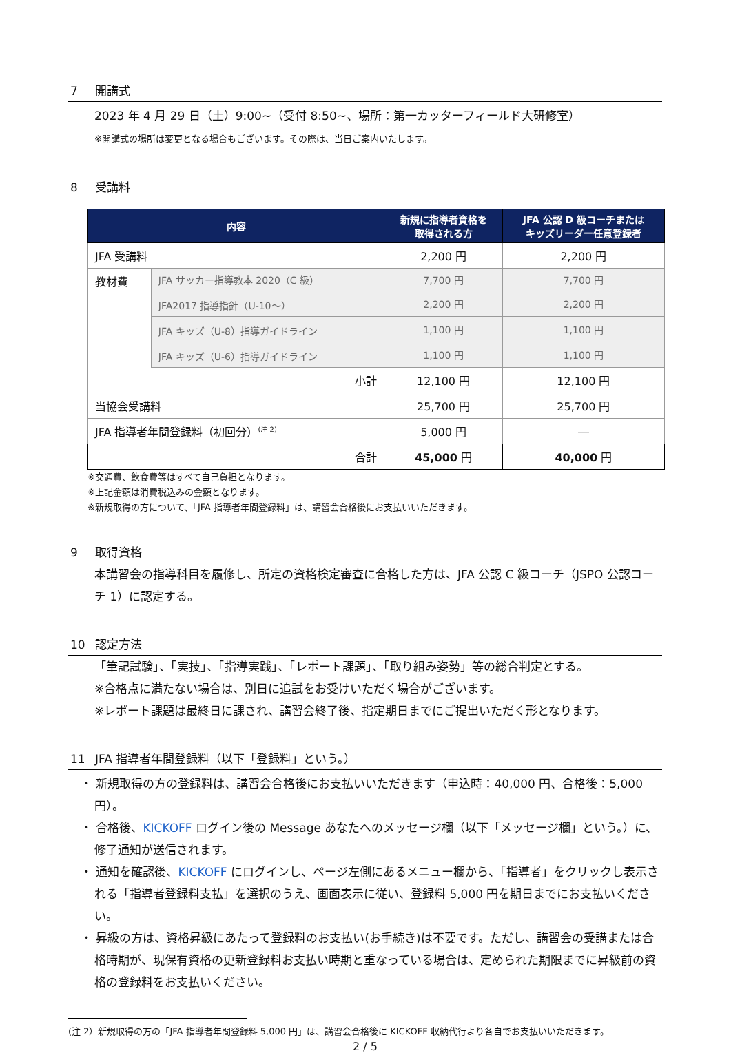7 開講式
2023 年 4 月 29 日（土）9:00~（受付 8:50~、場所：第一カッターフィールド大研修室）
※開講式の場所は変更となる場合もございます。その際は、当日ご案内いたします。
8 受講料
| 内容 | | 新規に指導者資格を 取得される方 | JFA 公認 D 級コーチまたは キッズリーダー任意登録者 |
| --- | --- | --- | --- |
| JFA 受講料 | | 2,200 円 | 2,200 円 |
| 教材費 | JFA サッカー指導教本 2020（C 級） | 7,700 円 | 7,700 円 |
| | JFA2017 指導指針（U-10～） | 2,200 円 | 2,200 円 |
| | JFA キッズ（U-8）指導ガイドライン | 1,100 円 | 1,100 円 |
| | JFA キッズ（U-6）指導ガイドライン | 1,100 円 | 1,100 円 |
| 小計 | | 12,100 円 | 12,100 円 |
| 当協会受講料 | | 25,700 円 | 25,700 円 |
| JFA 指導者年間登録料（初回分）<sup>(注 2)</sup> | | 5,000 円 | ― |
| 合計 | | 45,000 円 | 40,000 円 |
※交通費、飲食費等はすべて自己負担となります。
※上記金額は消費税込みの金額となります。
※新規取得の方について、「JFA 指導者年間登録料」は、講習会合格後にお支払いいただきます。
9 取得資格
本講習会の指導科目を履修し、所定の資格検定審査に合格した方は、JFA 公認 C 級コーチ（JSPO 公認コーチ 1）に認定する。
10 認定方法
「筆記試験」、「実技」、「指導実践」、「レポート課題」、「取り組み姿勢」等の総合判定とする。
※合格点に満たない場合は、別日に追試をお受けいただく場合がございます。
※レポート課題は最終日に課され、講習会終了後、指定期日までにご提出いただく形となります。
11 JFA 指導者年間登録料（以下「登録料」という。）
・ 新規取得の方の登録料は、講習会合格後にお支払いいただきます（申込時：40,000 円、合格後：5,000 円）。
・ 合格後、KICKOFF ログイン後の Message あなたへのメッセージ欄（以下「メッセージ欄」という。）に、修了通知が送信されます。
・ 通知を確認後、KICKOFF にログインし、ページ左側にあるメニュー欄から、「指導者」をクリックし表示される「指導者登録料支払」を選択のうえ、画面表示に従い、登録料 5,000 円を期日までにお支払いください。
・ 昇級の方は、資格昇級にあたって登録料のお支払い(お手続き)は不要です。ただし、講習会の受講または合格時期が、現保有資格の更新登録料お支払い時期と重なっている場合は、定められた期限までに昇級前の資格の登録料をお支払いください。
(注 2）新規取得の方の「JFA 指導者年間登録料 5,000 円」は、講習会合格後に KICKOFF 収納代行より各自でお支払いいただきます。
2 / 5